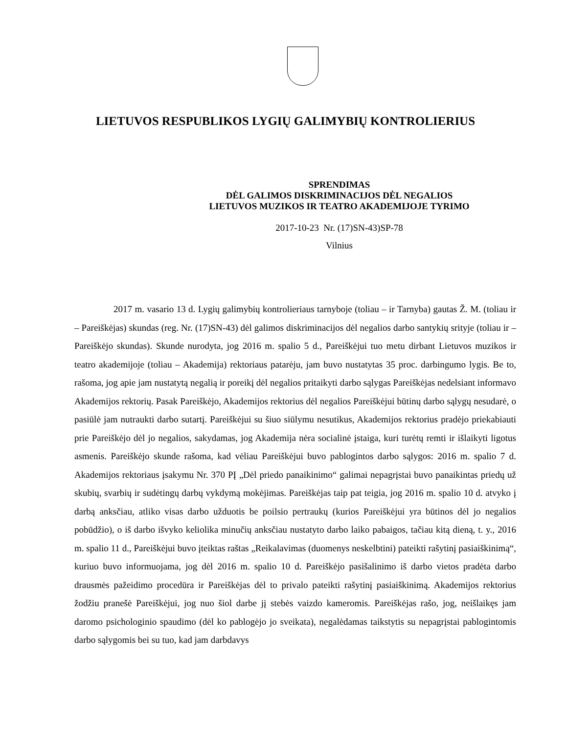LIETUVOS RESPUBLIKOS LYGIŲ GALIMYBIŲ KONTROLIERIUS
SPRENDIMAS
DĖL GALIMOS DISKRIMINACIJOS DĖL NEGALIOS
LIETUVOS MUZIKOS IR TEATRO AKADEMIJOJE TYRIMO
2017-10-23 Nr. (17)SN-43)SP-78
Vilnius
2017 m. vasario 13 d. Lygių galimybių kontrolieriaus tarnyboje (toliau – ir Tarnyba) gautas Ž. M. (toliau ir – Pareiškėjas) skundas (reg. Nr. (17)SN-43) dėl galimos diskriminacijos dėl negalios darbo santykių srityje (toliau ir – Pareiškėjo skundas). Skunde nurodyta, jog 2016 m. spalio 5 d., Pareiškėjui tuo metu dirbant Lietuvos muzikos ir teatro akademijoje (toliau – Akademija) rektoriaus patarėju, jam buvo nustatytas 35 proc. darbingumo lygis. Be to, rašoma, jog apie jam nustatytą negalią ir poreikį dėl negalios pritaikyti darbo sąlygas Pareiškėjas nedelsiant informavo Akademijos rektorių. Pasak Pareiškėjo, Akademijos rektorius dėl negalios Pareiškėjui būtinų darbo sąlygų nesudarė, o pasiūlė jam nutraukti darbo sutartį. Pareiškėjui su šiuo siūlymu nesutikus, Akademijos rektorius pradėjo priekabiauti prie Pareiškėjo dėl jo negalios, sakydamas, jog Akademija nėra socialinė įstaiga, kuri turėtų remti ir išlaikyti ligotus asmenis. Pareiškėjo skunde rašoma, kad vėliau Pareiškėjui buvo pablogintos darbo sąlygos: 2016 m. spalio 7 d. Akademijos rektoriaus įsakymu Nr. 370 PĮ „Dėl priedo panaikinimo“ galimai nepagrįstai buvo panaikintas priedų už skubių, svarbių ir sudėtingų darbų vykdymą mokėjimas. Pareiškėjas taip pat teigia, jog 2016 m. spalio 10 d. atvyko į darbą anksčiau, atliko visas darbo užduotis be poilsio pertraukų (kurios Pareiškėjui yra būtinos dėl jo negalios pobūdžio), o iš darbo išvyko keliolika minučių anksčiau nustatyto darbo laiko pabaigos, tačiau kitą dieną, t. y., 2016 m. spalio 11 d., Pareiškėjui buvo įteiktas raštas „Reikalavimas (duomenys neskelbtini) pateikti rašytinį pasiaiškinimą“, kuriuo buvo informuojama, jog dėl 2016 m. spalio 10 d. Pareiškėjo pasišalinimo iš darbo vietos pradėta darbo drausmės pažeidimo procedūra ir Pareiškėjas dėl to privalo pateikti rašytinį pasiaiškinimą. Akademijos rektorius žodžiu pranešė Pareiškėjui, jog nuo šiol darbe jį stebės vaizdo kameromis. Pareiškėjas rašo, jog, neišlaikęs jam daromo psichologinio spaudimo (dėl ko pablogėjo jo sveikata), negalėdamas taikstytis su nepagrįstai pablogintomis darbo sąlygomis bei su tuo, kad jam darbdavys